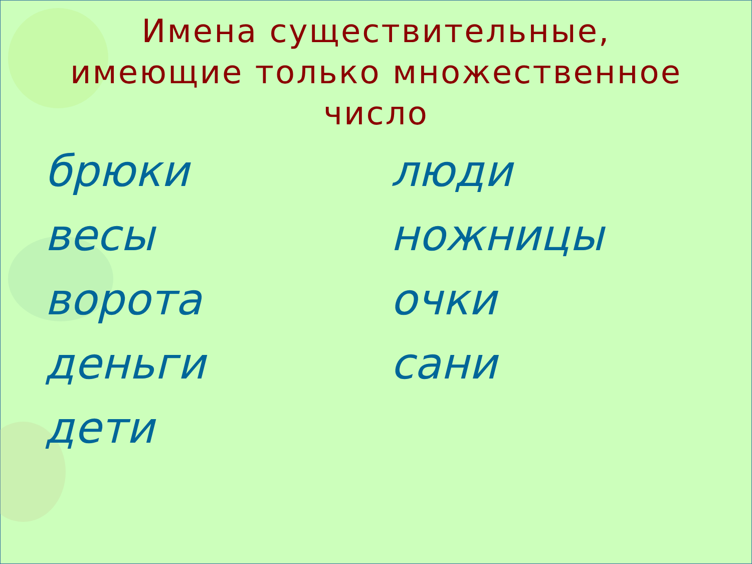Имена существительные,
имеющие только множественное
число
брюки
весы
ворота
деньги
дети
люди
ножницы
очки
сани